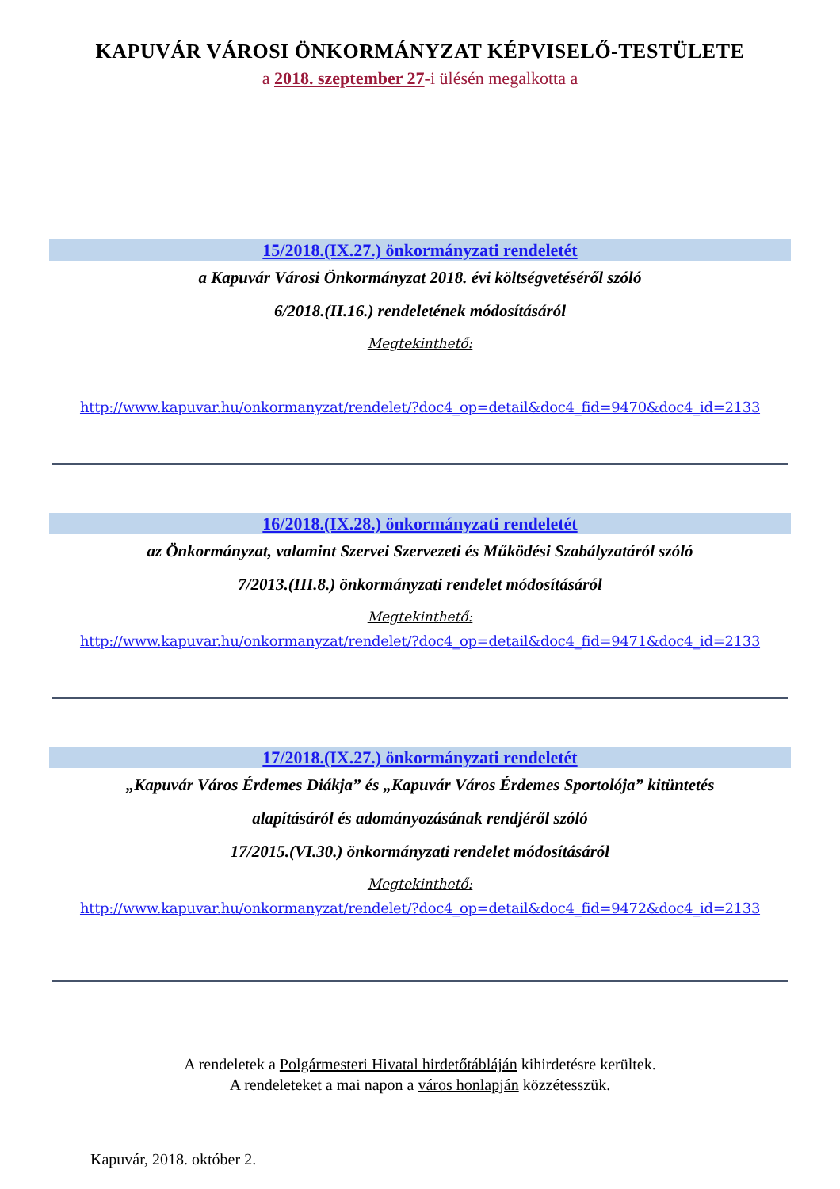KAPUVÁR VÁROSI ÖNKORMÁNYZAT KÉPVISELŐ-TESTÜLETE
a 2018. szeptember 27-i ülésén megalkotta a
15/2018.(IX.27.) önkormányzati rendeletét
a Kapuvár Városi Önkormányzat 2018. évi költségvetéséről szóló
6/2018.(II.16.) rendeletének módosításáról
Megtekinthető:
http://www.kapuvar.hu/onkormanyzat/rendelet/?doc4_op=detail&doc4_fid=9470&doc4_id=2133
16/2018.(IX.28.) önkormányzati rendeletét
az Önkormányzat, valamint Szervei Szervezeti és Működési Szabályzatáról szóló
7/2013.(III.8.) önkormányzati rendelet módosításáról
Megtekinthető:
http://www.kapuvar.hu/onkormanyzat/rendelet/?doc4_op=detail&doc4_fid=9471&doc4_id=2133
17/2018.(IX.27.) önkormányzati rendeletét
„Kapuvár Város Érdemes Diákja” és „Kapuvár Város Érdemes Sportolója” kitüntetés
alapításáról és adományozásának rendjéről szóló
17/2015.(VI.30.) önkormányzati rendelet módosításáról
Megtekinthető:
http://www.kapuvar.hu/onkormanyzat/rendelet/?doc4_op=detail&doc4_fid=9472&doc4_id=2133
A rendeletek a Polgármesteri Hivatal hirdetőtábláján kihirdetésre kerültek.
A rendeleteket a mai napon a város honlapján közzétesszük.
Kapuvár, 2018. október 2.